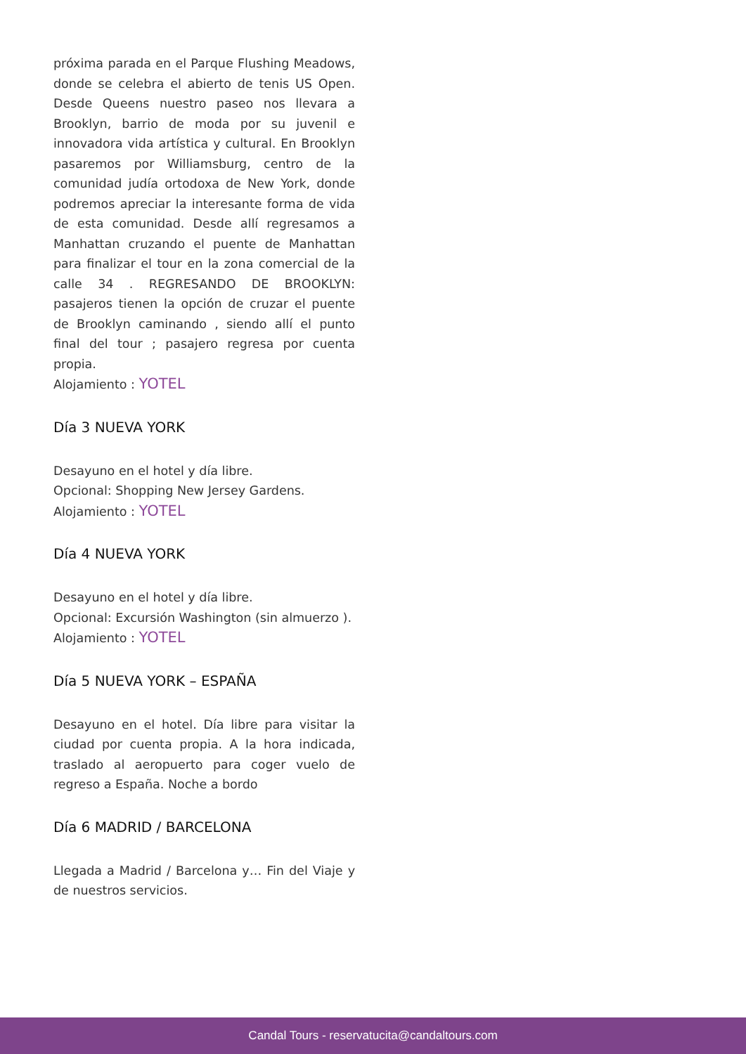próxima parada en el Parque Flushing Meadows, donde se celebra el abierto de tenis US Open. Desde Queens nuestro paseo nos llevara a Brooklyn, barrio de moda por su juvenil e innovadora vida artística y cultural. En Brooklyn pasaremos por Williamsburg, centro de la comunidad judía ortodoxa de New York, donde podremos apreciar la interesante forma de vida de esta comunidad. Desde allí regresamos a Manhattan cruzando el puente de Manhattan para finalizar el tour en la zona comercial de la calle 34 . REGRESANDO DE BROOKLYN: pasajeros tienen la opción de cruzar el puente de Brooklyn caminando , siendo allí el punto final del tour ; pasajero regresa por cuenta propia.
Alojamiento : YOTEL
Día 3 NUEVA YORK
Desayuno en el hotel y día libre.
Opcional: Shopping New Jersey Gardens.
Alojamiento : YOTEL
Día 4 NUEVA YORK
Desayuno en el hotel y día libre.
Opcional: Excursión Washington (sin almuerzo ).
Alojamiento : YOTEL
Día 5 NUEVA YORK – ESPAÑA
Desayuno en el hotel. Día libre para visitar la ciudad por cuenta propia. A la hora indicada, traslado al aeropuerto para coger vuelo de regreso a España. Noche a bordo
Día 6 MADRID / BARCELONA
Llegada a Madrid / Barcelona y… Fin del Viaje y de nuestros servicios.
Candal Tours - reservatucita@candaltours.com